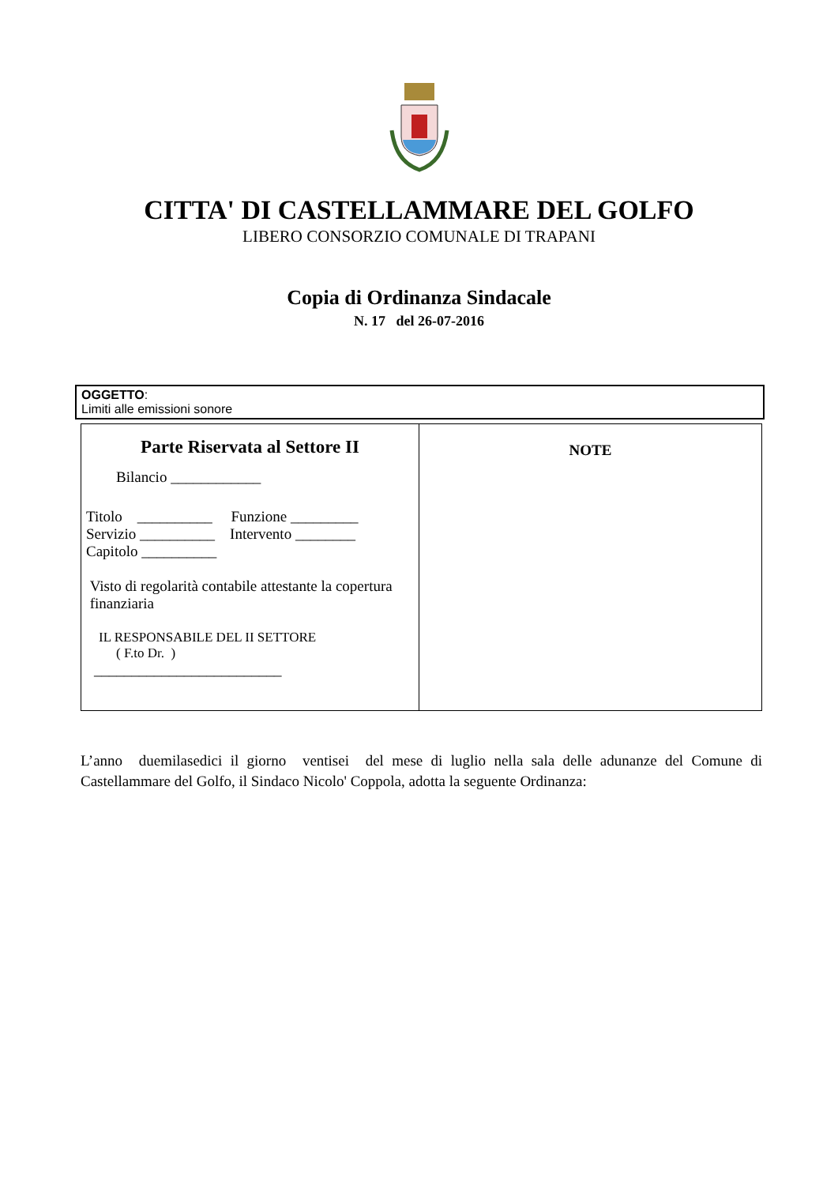CITTA' DI CASTELLAMMARE DEL GOLFO
LIBERO CONSORZIO COMUNALE DI TRAPANI
Copia di Ordinanza Sindacale
N. 17 del 26-07-2016
OGGETTO:
Limiti alle emissioni sonore
| Parte Riservata al Settore II Bilancio ____________ Titolo __________ Funzione _________ Servizio __________ Intervento ________ Capitolo __________ Visto di regolarità contabile attestante la copertura finanziaria IL RESPONSABILE DEL II SETTORE ( F.to Dr. ) _________________________ | NOTE |
L’anno duemilasedici il giorno ventisei del mese di luglio nella sala delle adunanze del Comune di Castellammare del Golfo, il Sindaco Nicolo' Coppola, adotta la seguente Ordinanza: